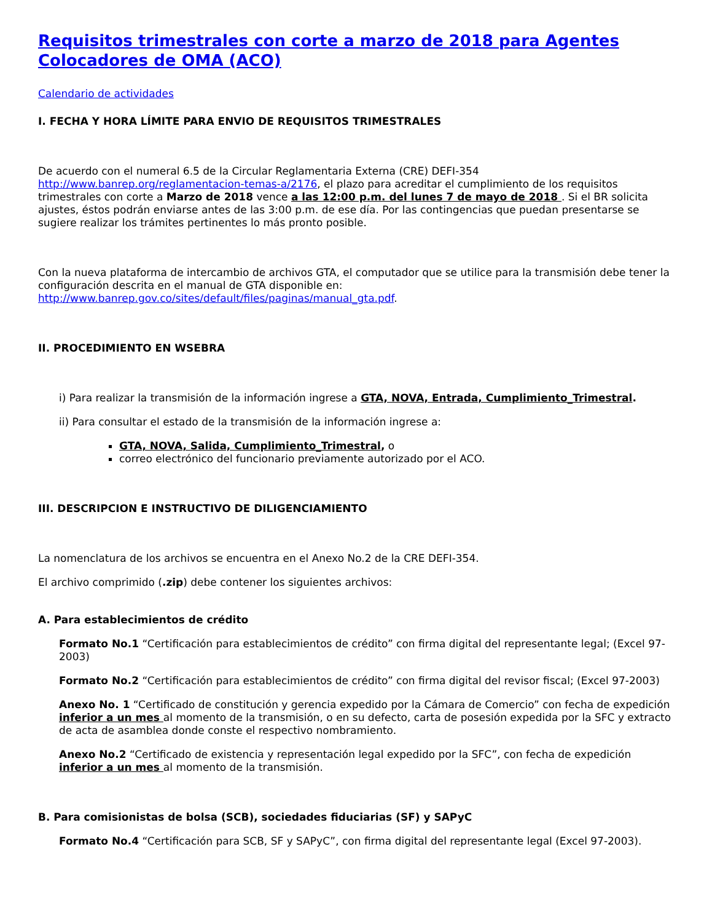Requisitos trimestrales con corte a marzo de 2018 para Agentes Colocadores de OMA (ACO)
Calendario de actividades
I. FECHA Y HORA LÍMITE PARA ENVIO DE REQUISITOS TRIMESTRALES
De acuerdo con el numeral 6.5 de la Circular Reglamentaria Externa (CRE) DEFI-354 http://www.banrep.org/reglamentacion-temas-a/2176, el plazo para acreditar el cumplimiento de los requisitos trimestrales con corte a Marzo de 2018 vence a las 12:00 p.m. del lunes 7 de mayo de 2018 . Si el BR solicita ajustes, éstos podrán enviarse antes de las 3:00 p.m. de ese día. Por las contingencias que puedan presentarse se sugiere realizar los trámites pertinentes lo más pronto posible.
Con la nueva plataforma de intercambio de archivos GTA, el computador que se utilice para la transmisión debe tener la configuración descrita en el manual de GTA disponible en: http://www.banrep.gov.co/sites/default/files/paginas/manual_gta.pdf.
II. PROCEDIMIENTO EN WSEBRA
i) Para realizar la transmisión de la información ingrese a GTA, NOVA, Entrada, Cumplimiento_Trimestral.
ii) Para consultar el estado de la transmisión de la información ingrese a:
GTA, NOVA, Salida, Cumplimiento_Trimestral, o
correo electrónico del funcionario previamente autorizado por el ACO.
III. DESCRIPCION E INSTRUCTIVO DE DILIGENCIAMIENTO
La nomenclatura de los archivos se encuentra en el Anexo No.2 de la CRE DEFI-354.
El archivo comprimido (.zip) debe contener los siguientes archivos:
A. Para establecimientos de crédito
Formato No.1 “Certificación para establecimientos de crédito” con firma digital del representante legal; (Excel 97-2003)
Formato No.2 “Certificación para establecimientos de crédito” con firma digital del revisor fiscal; (Excel 97-2003)
Anexo No. 1 “Certificado de constitución y gerencia expedido por la Cámara de Comercio” con fecha de expedición inferior a un mes al momento de la transmisión, o en su defecto, carta de posesión expedida por la SFC y extracto de acta de asamblea donde conste el respectivo nombramiento.
Anexo No.2 “Certificado de existencia y representación legal expedido por la SFC”, con fecha de expedición inferior a un mes al momento de la transmisión.
B. Para comisionistas de bolsa (SCB), sociedades fiduciarias (SF) y SAPyC
Formato No.4 “Certificación para SCB, SF y SAPyC”, con firma digital del representante legal (Excel 97-2003).